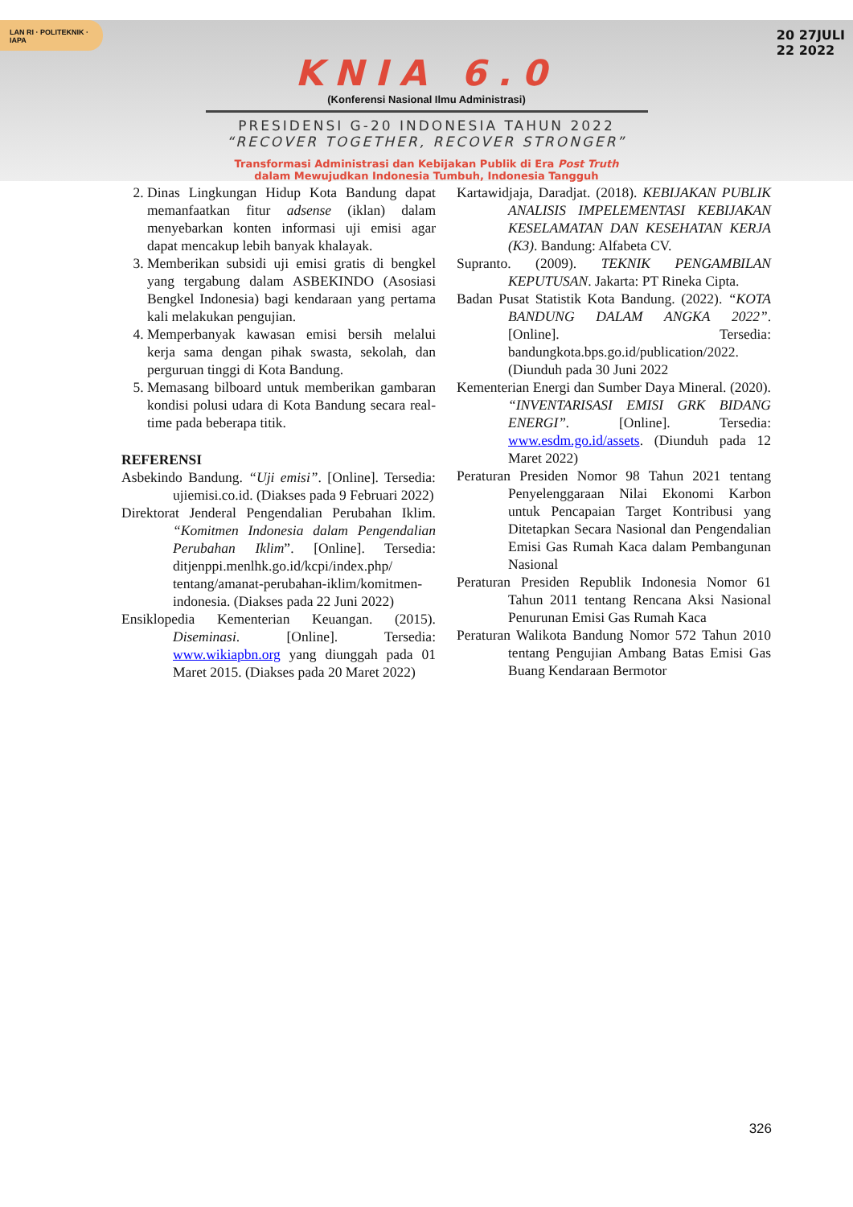KNIA 6.0
(Konferensi Nasional Ilmu Administrasi)
PRESIDENSI G-20 INDONESIA TAHUN 2022
“RECOVER TOGETHER, RECOVER STRONGER”
Transformasi Administrasi dan Kebijakan Publik di Era Post Truth
dalam Mewujudkan Indonesia Tumbuh, Indonesia Tangguh
LAN RI · POLITEKNIK · IAPA
20 27JULI
22 2022
2. Dinas Lingkungan Hidup Kota Bandung dapat memanfaatkan fitur adsense (iklan) dalam menyebarkan konten informasi uji emisi agar dapat mencakup lebih banyak khalayak.
3. Memberikan subsidi uji emisi gratis di bengkel yang tergabung dalam ASBEKINDO (Asosiasi Bengkel Indonesia) bagi kendaraan yang pertama kali melakukan pengujian.
4. Memperbanyak kawasan emisi bersih melalui kerja sama dengan pihak swasta, sekolah, dan perguruan tinggi di Kota Bandung.
5. Memasang bilboard untuk memberikan gambaran kondisi polusi udara di Kota Bandung secara real-time pada beberapa titik.
REFERENSI
Asbekindo Bandung. “Uji emisi”. [Online]. Tersedia: ujiemisi.co.id. (Diakses pada 9 Februari 2022)
Direktorat Jenderal Pengendalian Perubahan Iklim. “Komitmen Indonesia dalam Pengendalian Perubahan Iklim”. [Online]. Tersedia: ditjenppi.menlhk.go.id/kcpi/index.php/ tentang/amanat-perubahan-iklim/komitmen-indonesia. (Diakses pada 22 Juni 2022)
Ensiklopedia Kementerian Keuangan. (2015). Diseminasi. [Online]. Tersedia: www.wikiapbn.org yang diunggah pada 01 Maret 2015. (Diakses pada 20 Maret 2022)
Kartawidjaja, Daradjat. (2018). KEBIJAKAN PUBLIK ANALISIS IMPELEMENTASI KEBIJAKAN KESELAMATAN DAN KESEHATAN KERJA (K3). Bandung: Alfabeta CV.
Supranto. (2009). TEKNIK PENGAMBILAN KEPUTUSAN. Jakarta: PT Rineka Cipta.
Badan Pusat Statistik Kota Bandung. (2022). “KOTA BANDUNG DALAM ANGKA 2022”. [Online]. Tersedia: bandungkota.bps.go.id/publication/2022. (Diunduh pada 30 Juni 2022
Kementerian Energi dan Sumber Daya Mineral. (2020). “INVENTARISASI EMISI GRK BIDANG ENERGI”. [Online]. Tersedia: www.esdm.go.id/assets. (Diunduh pada 12 Maret 2022)
Peraturan Presiden Nomor 98 Tahun 2021 tentang Penyelenggaraan Nilai Ekonomi Karbon untuk Pencapaian Target Kontribusi yang Ditetapkan Secara Nasional dan Pengendalian Emisi Gas Rumah Kaca dalam Pembangunan Nasional
Peraturan Presiden Republik Indonesia Nomor 61 Tahun 2011 tentang Rencana Aksi Nasional Penurunan Emisi Gas Rumah Kaca
Peraturan Walikota Bandung Nomor 572 Tahun 2010 tentang Pengujian Ambang Batas Emisi Gas Buang Kendaraan Bermotor
326